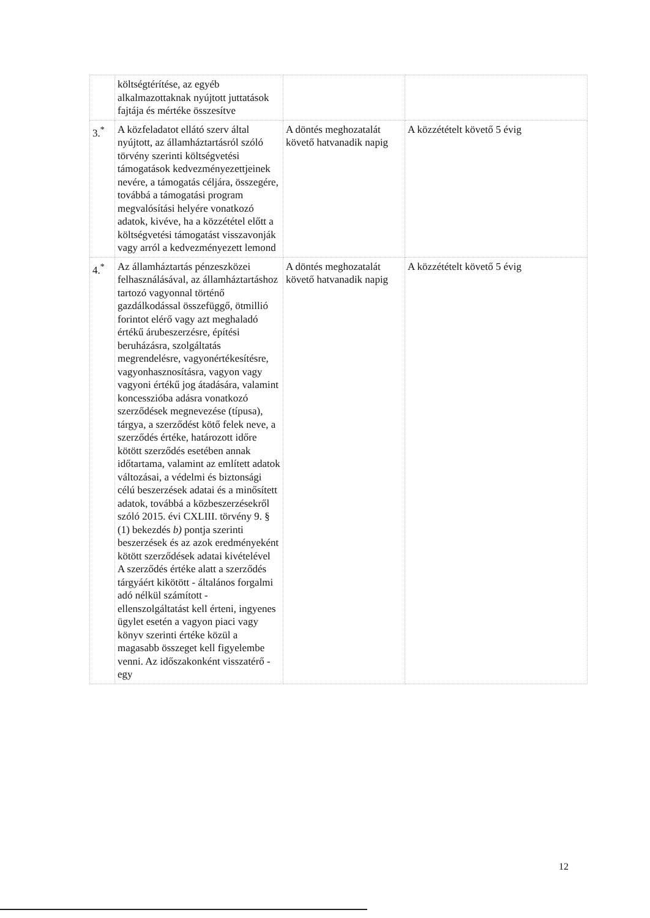| | költségtérítése, az egyéb alkalmazottaknak nyújtott juttatások fajtája és mértéke összesítve | | |
| 3.<sup>*</sup> | A közfeladatot ellátó szerv által nyújtott, az államháztartásról szóló törvény szerinti költségvetési támogatások kedvezményezettjeinek nevére, a támogatás céljára, összegére, továbbá a támogatási program megvalósítási helyére vonatkozó adatok, kivéve, ha a közzététel előtt a költségvetési támogatást visszavonják vagy arról a kedvezményezett lemond | A döntés meghozatalát követő hatvanadik napig | A közzétételt követő 5 évig |
| 4.<sup>*</sup> | Az államháztartás pénzeszközei felhasználásával, az államháztartáshoz tartozó vagyonnal történő gazdálkodással összefüggő, ötmillió forintot elérő vagy azt meghaladó értékű árubeszerzésre, építési beruházásra, szolgáltatás megrendelésre, vagyonértékesítésre, vagyonhasznosításra, vagyon vagy vagyoni értékű jog átadására, valamint koncesszióba adásra vonatkozó szerződések megnevezése (típusa), tárgya, a szerződést kötő felek neve, a szerződés értéke, határozott időre kötött szerződés esetében annak időtartama, valamint az említett adatok változásai, a védelmi és biztonsági célú beszerzések adatai és a minősített adatok, továbbá a közbeszerzésekről szóló 2015. évi CXLIII. törvény 9. § (1) bekezdés b) pontja szerinti beszerzések és az azok eredményeként kötött szerződések adatai kivételével A szerződés értéke alatt a szerződés tárgyáért kikötött - általános forgalmi adó nélkül számított - ellenszolgáltatást kell érteni, ingyenes ügylet esetén a vagyon piaci vagy könyv szerinti értéke közül a magasabb összeget kell figyelembe venni. Az időszakonként visszatérő - egy | A döntés meghozatalát követő hatvanadik napig | A közzétételt követő 5 évig |
12